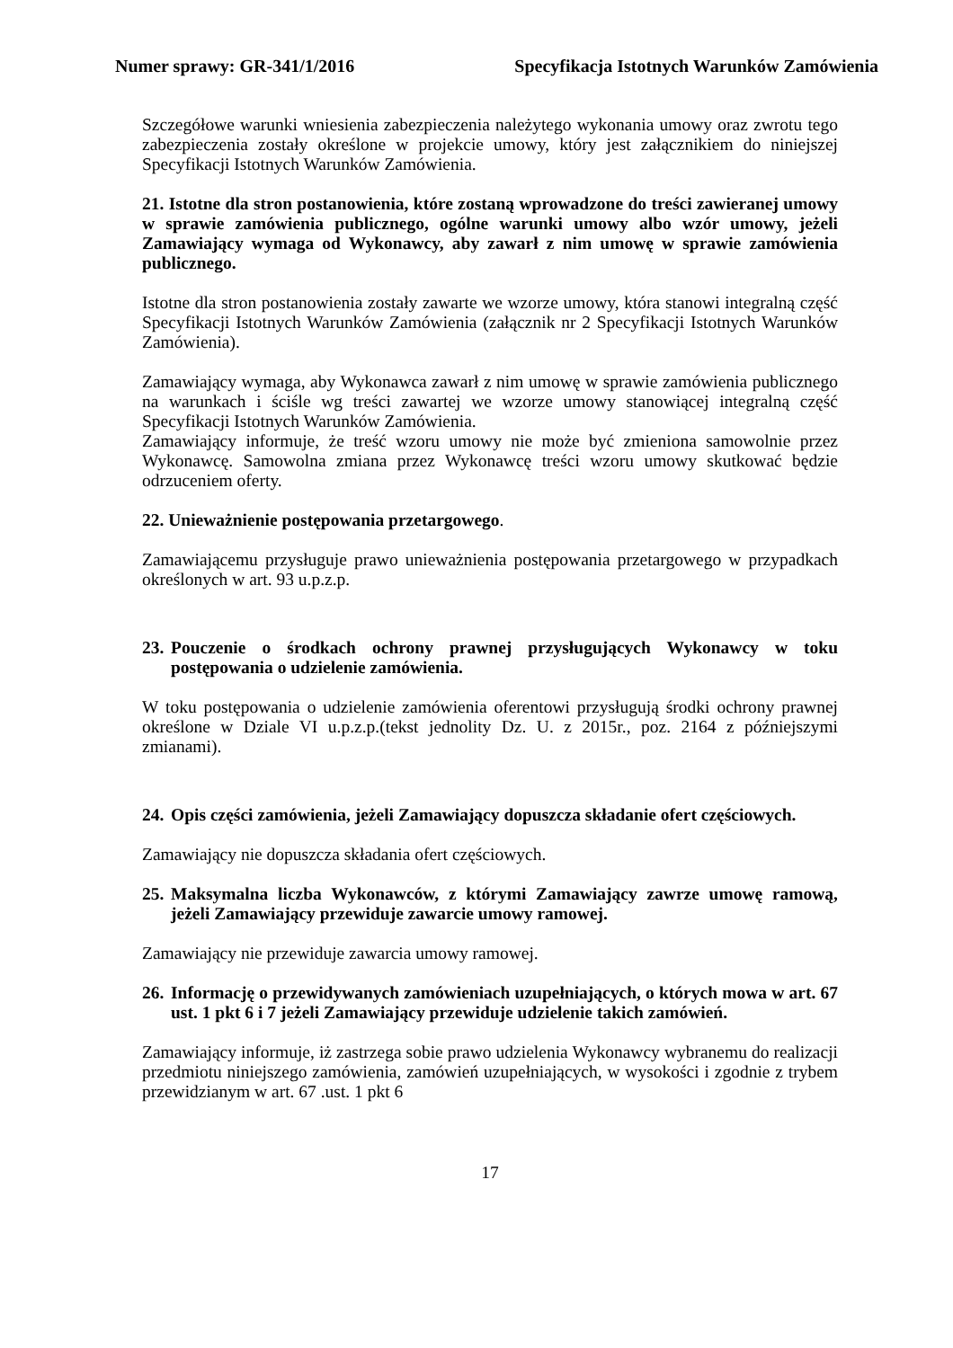Numer sprawy: GR-341/1/2016 Specyfikacja Istotnych Warunków Zamówienia
Szczegółowe warunki wniesienia zabezpieczenia należytego wykonania umowy oraz zwrotu tego zabezpieczenia zostały określone w projekcie umowy, który jest załącznikiem do niniejszej Specyfikacji Istotnych Warunków Zamówienia.
21. Istotne dla stron postanowienia, które zostaną wprowadzone do treści zawieranej umowy w sprawie zamówienia publicznego, ogólne warunki umowy albo wzór umowy, jeżeli Zamawiający wymaga od Wykonawcy, aby zawarł z nim umowę w sprawie zamówienia publicznego.
Istotne dla stron postanowienia zostały zawarte we wzorze umowy, która stanowi integralną część Specyfikacji Istotnych Warunków Zamówienia (załącznik nr 2 Specyfikacji Istotnych Warunków Zamówienia).
Zamawiający wymaga, aby Wykonawca zawarł z nim umowę w sprawie zamówienia publicznego na warunkach i ściśle wg treści zawartej we wzorze umowy stanowiącej integralną część Specyfikacji Istotnych Warunków Zamówienia.
Zamawiający informuje, że treść wzoru umowy nie może być zmieniona samowolnie przez Wykonawcę. Samowolna zmiana przez Wykonawcę treści wzoru umowy skutkować będzie odrzuceniem oferty.
22. Unieważnienie postępowania przetargowego.
Zamawiającemu przysługuje prawo unieważnienia postępowania przetargowego w przypadkach określonych w art. 93 u.p.z.p.
23. Pouczenie o środkach ochrony prawnej przysługujących Wykonawcy w toku postępowania o udzielenie zamówienia.
W toku postępowania o udzielenie zamówienia oferentowi przysługują środki ochrony prawnej określone w Dziale VI u.p.z.p.(tekst jednolity Dz. U. z 2015r., poz. 2164 z późniejszymi zmianami).
24. Opis części zamówienia, jeżeli Zamawiający dopuszcza składanie ofert częściowych.
Zamawiający nie dopuszcza składania ofert częściowych.
25. Maksymalna liczba Wykonawców, z którymi Zamawiający zawrze umowę ramową, jeżeli Zamawiający przewiduje zawarcie umowy ramowej.
Zamawiający nie przewiduje zawarcia umowy ramowej.
26. Informację o przewidywanych zamówieniach uzupełniających, o których mowa w art. 67 ust. 1 pkt 6 i 7 jeżeli Zamawiający przewiduje udzielenie takich zamówień.
Zamawiający informuje, iż zastrzega sobie prawo udzielenia Wykonawcy wybranemu do realizacji przedmiotu niniejszego zamówienia, zamówień uzupełniających, w wysokości i zgodnie z trybem przewidzianym w art. 67 .ust. 1 pkt 6
17